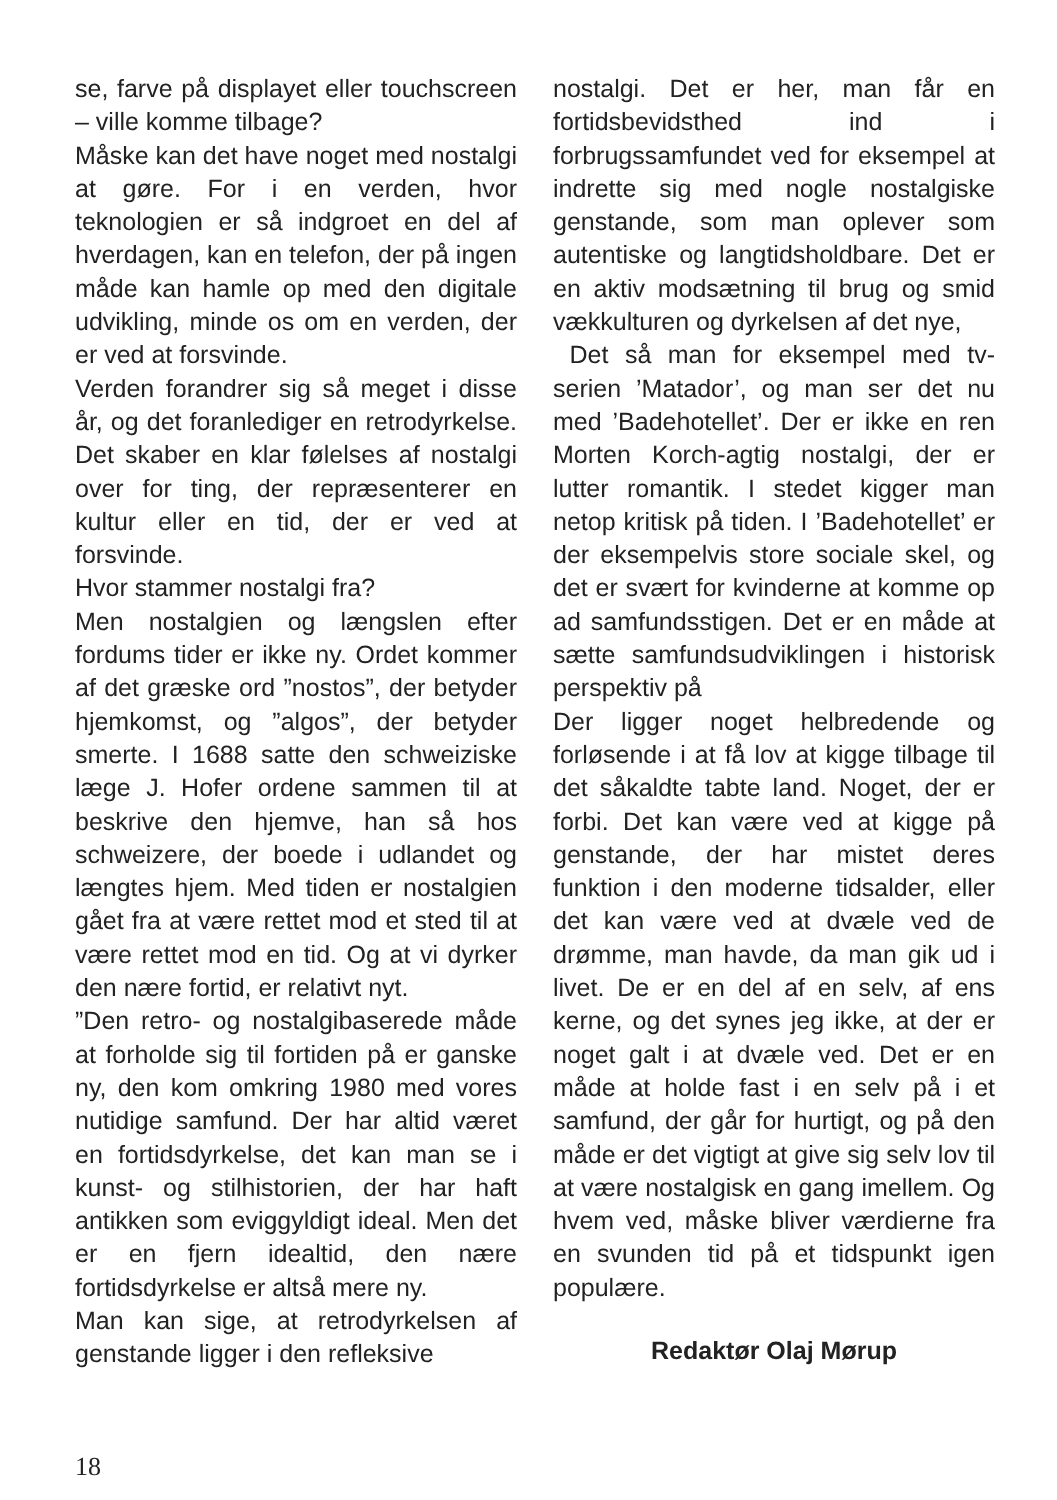se, farve på displayet eller touchscreen – ville komme tilbage?
Måske kan det have noget med nostalgi at gøre. For i en verden, hvor teknologien er så indgroet en del af hverdagen, kan en telefon, der på ingen måde kan hamle op med den digitale udvikling, minde os om en verden, der er ved at forsvinde.
Verden forandrer sig så meget i disse år, og det foranlediger en retrodyrkelse. Det skaber en klar følelses af nostalgi over for ting, der repræsenterer en kultur eller en tid, der er ved at forsvinde.
Hvor stammer nostalgi fra?
Men nostalgien og længslen efter fordums tider er ikke ny. Ordet kommer af det græske ord ”nostos”, der betyder hjemkomst, og ”algos”, der betyder smerte. I 1688 satte den schweiziske læge J. Hofer ordene sammen til at beskrive den hjemve, han så hos schweizere, der boede i udlandet og længtes hjem. Med tiden er nostalgien gået fra at være rettet mod et sted til at være rettet mod en tid. Og at vi dyrker den nære fortid, er relativt nyt.
”Den retro- og nostalgibaserede måde at forholde sig til fortiden på er ganske ny, den kom omkring 1980 med vores nutidige samfund. Der har altid været en fortidsdyrkelse, det kan man se i kunst- og stilhistorien, der har haft antikken som eviggyldigt ideal. Men det er en fjern idealtid, den nære fortidsdyrkelse er altså mere ny.
Man kan sige, at retrodyrkelsen af genstande ligger i den refleksive
nostalgi. Det er her, man får en fortidsbevidsthed ind i forbrugssamfundet ved for eksempel at indrette sig med nogle nostalgiske genstande, som man oplever som autentiske og langtidsholdbare. Det er en aktiv modsætning til brug og smid vækkulturen og dyrkelsen af det nye,
Det så man for eksempel med tv-serien ’Matador’, og man ser det nu med ’Badehotellet’. Der er ikke en ren Morten Korch-agtig nostalgi, der er lutter romantik. I stedet kigger man netop kritisk på tiden. I ’Badehotellet’ er der eksempelvis store sociale skel, og det er svært for kvinderne at komme op ad samfundsstigen. Det er en måde at sætte samfundsudviklingen i historisk perspektiv på
Der ligger noget helbredende og forløsende i at få lov at kigge tilbage til det såkaldte tabte land. Noget, der er forbi. Det kan være ved at kigge på genstande, der har mistet deres funktion i den moderne tidsalder, eller det kan være ved at dvæle ved de drømme, man havde, da man gik ud i livet. De er en del af en selv, af ens kerne, og det synes jeg ikke, at der er noget galt i at dvæle ved. Det er en måde at holde fast i en selv på i et samfund, der går for hurtigt, og på den måde er det vigtigt at give sig selv lov til at være nostalgisk en gang imellem. Og hvem ved, måske bliver værdierne fra en svunden tid på et tidspunkt igen populære.
Redaktør Olaj Mørup
18